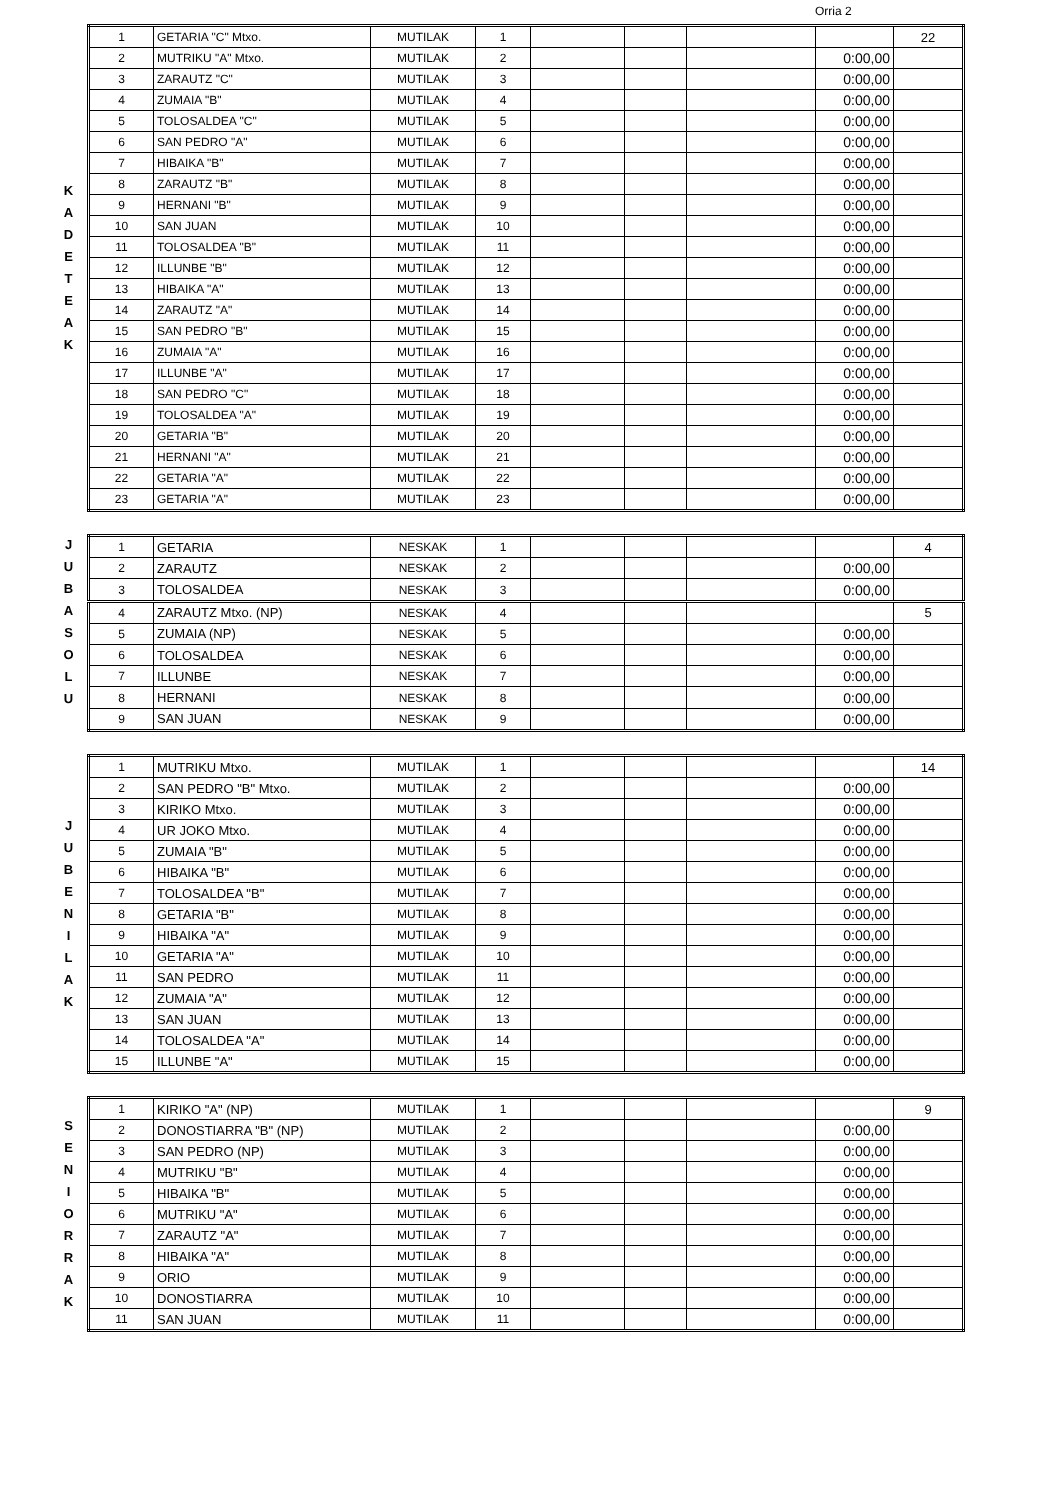Orria 2
K
A
D
E
T
E
A
K
| 1 | GETARIA "C" Mtxo. | MUTILAK | 1 | | | | | 22 |
| 2 | MUTRIKU "A" Mtxo. | MUTILAK | 2 | | | | 0:00,00 | |
| 3 | ZARAUTZ "C" | MUTILAK | 3 | | | | 0:00,00 | |
| 4 | ZUMAIA "B" | MUTILAK | 4 | | | | 0:00,00 | |
| 5 | TOLOSALDEA "C" | MUTILAK | 5 | | | | 0:00,00 | |
| 6 | SAN PEDRO "A" | MUTILAK | 6 | | | | 0:00,00 | |
| 7 | HIBAIKA "B" | MUTILAK | 7 | | | | 0:00,00 | |
| 8 | ZARAUTZ "B" | MUTILAK | 8 | | | | 0:00,00 | |
| 9 | HERNANI "B" | MUTILAK | 9 | | | | 0:00,00 | |
| 10 | SAN JUAN | MUTILAK | 10 | | | | 0:00,00 | |
| 11 | TOLOSALDEA "B" | MUTILAK | 11 | | | | 0:00,00 | |
| 12 | ILLUNBE "B" | MUTILAK | 12 | | | | 0:00,00 | |
| 13 | HIBAIKA "A" | MUTILAK | 13 | | | | 0:00,00 | |
| 14 | ZARAUTZ "A" | MUTILAK | 14 | | | | 0:00,00 | |
| 15 | SAN PEDRO "B" | MUTILAK | 15 | | | | 0:00,00 | |
| 16 | ZUMAIA "A" | MUTILAK | 16 | | | | 0:00,00 | |
| 17 | ILLUNBE "A" | MUTILAK | 17 | | | | 0:00,00 | |
| 18 | SAN PEDRO "C" | MUTILAK | 18 | | | | 0:00,00 | |
| 19 | TOLOSALDEA "A" | MUTILAK | 19 | | | | 0:00,00 | |
| 20 | GETARIA "B" | MUTILAK | 20 | | | | 0:00,00 | |
| 21 | HERNANI "A" | MUTILAK | 21 | | | | 0:00,00 | |
| 22 | GETARIA "A" | MUTILAK | 22 | | | | 0:00,00 | |
| 23 | GETARIA "A" | MUTILAK | 23 | | | | 0:00,00 | |
J
U
B
A
S
O
L
U
| 1 | GETARIA | NESKAK | 1 | | | | | 4 |
| 2 | ZARAUTZ | NESKAK | 2 | | | | 0:00,00 | |
| 3 | TOLOSALDEA | NESKAK | 3 | | | | 0:00,00 | |
| 4 | ZARAUTZ Mtxo. (NP) | NESKAK | 4 | | | | | 5 |
| 5 | ZUMAIA (NP) | NESKAK | 5 | | | | 0:00,00 | |
| 6 | TOLOSALDEA | NESKAK | 6 | | | | 0:00,00 | |
| 7 | ILLUNBE | NESKAK | 7 | | | | 0:00,00 | |
| 8 | HERNANI | NESKAK | 8 | | | | 0:00,00 | |
| 9 | SAN JUAN | NESKAK | 9 | | | | 0:00,00 | |
J
U
B
E
N
I
L
A
K
| 1 | MUTRIKU Mtxo. | MUTILAK | 1 | | | | | 14 |
| 2 | SAN PEDRO "B" Mtxo. | MUTILAK | 2 | | | | 0:00,00 | |
| 3 | KIRIKO Mtxo. | MUTILAK | 3 | | | | 0:00,00 | |
| 4 | UR JOKO Mtxo. | MUTILAK | 4 | | | | 0:00,00 | |
| 5 | ZUMAIA "B" | MUTILAK | 5 | | | | 0:00,00 | |
| 6 | HIBAIKA "B" | MUTILAK | 6 | | | | 0:00,00 | |
| 7 | TOLOSALDEA "B" | MUTILAK | 7 | | | | 0:00,00 | |
| 8 | GETARIA "B" | MUTILAK | 8 | | | | 0:00,00 | |
| 9 | HIBAIKA "A" | MUTILAK | 9 | | | | 0:00,00 | |
| 10 | GETARIA "A" | MUTILAK | 10 | | | | 0:00,00 | |
| 11 | SAN PEDRO | MUTILAK | 11 | | | | 0:00,00 | |
| 12 | ZUMAIA "A" | MUTILAK | 12 | | | | 0:00,00 | |
| 13 | SAN JUAN | MUTILAK | 13 | | | | 0:00,00 | |
| 14 | TOLOSALDEA "A" | MUTILAK | 14 | | | | 0:00,00 | |
| 15 | ILLUNBE "A" | MUTILAK | 15 | | | | 0:00,00 | |
S
E
N
I
O
R
R
A
K
| 1 | KIRIKO "A" (NP) | MUTILAK | 1 | | | | | 9 |
| 2 | DONOSTIARRA "B" (NP) | MUTILAK | 2 | | | | 0:00,00 | |
| 3 | SAN PEDRO (NP) | MUTILAK | 3 | | | | 0:00,00 | |
| 4 | MUTRIKU "B" | MUTILAK | 4 | | | | 0:00,00 | |
| 5 | HIBAIKA "B" | MUTILAK | 5 | | | | 0:00,00 | |
| 6 | MUTRIKU "A" | MUTILAK | 6 | | | | 0:00,00 | |
| 7 | ZARAUTZ "A" | MUTILAK | 7 | | | | 0:00,00 | |
| 8 | HIBAIKA "A" | MUTILAK | 8 | | | | 0:00,00 | |
| 9 | ORIO | MUTILAK | 9 | | | | 0:00,00 | |
| 10 | DONOSTIARRA | MUTILAK | 10 | | | | 0:00,00 | |
| 11 | SAN JUAN | MUTILAK | 11 | | | | 0:00,00 | |